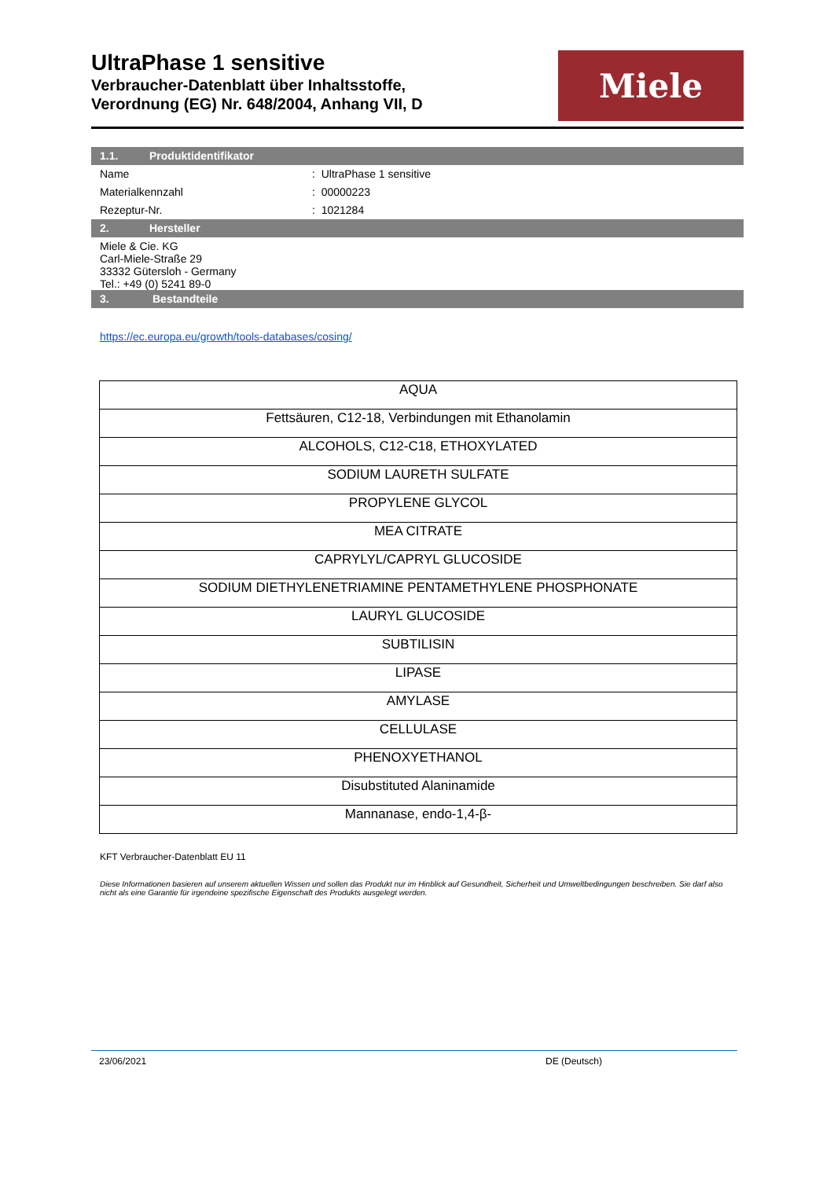UltraPhase 1 sensitive
Verbraucher-Datenblatt über Inhaltsstoffe,
Verordnung (EG) Nr. 648/2004, Anhang VII, D
Miele
1.1. Produktidentifikator
Name : UltraPhase 1 sensitive
Materialkennzahl : 00000223
Rezeptur-Nr. : 1021284
2. Hersteller
Miele & Cie. KG
Carl-Miele-Straße 29
33332 Gütersloh - Germany
Tel.: +49 (0) 5241 89-0
3. Bestandteile
https://ec.europa.eu/growth/tools-databases/cosing/
| AQUA |
| Fettsäuren, C12-18, Verbindungen mit Ethanolamin |
| ALCOHOLS, C12-C18, ETHOXYLATED |
| SODIUM LAURETH SULFATE |
| PROPYLENE GLYCOL |
| MEA CITRATE |
| CAPRYLYL/CAPRYL GLUCOSIDE |
| SODIUM DIETHYLENETRIAMINE PENTAMETHYLENE PHOSPHONATE |
| LAURYL GLUCOSIDE |
| SUBTILISIN |
| LIPASE |
| AMYLASE |
| CELLULASE |
| PHENOXYETHANOL |
| Disubstituted Alaninamide |
| Mannanase, endo-1,4-β- |
KFT Verbraucher-Datenblatt EU 11
Diese Informationen basieren auf unserem aktuellen Wissen und sollen das Produkt nur im Hinblick auf Gesundheit, Sicherheit und Umweltbedingungen beschreiben. Sie darf also nicht als eine Garantie für irgendeine spezifische Eigenschaft des Produkts ausgelegt werden.
23/06/2021 DE (Deutsch)